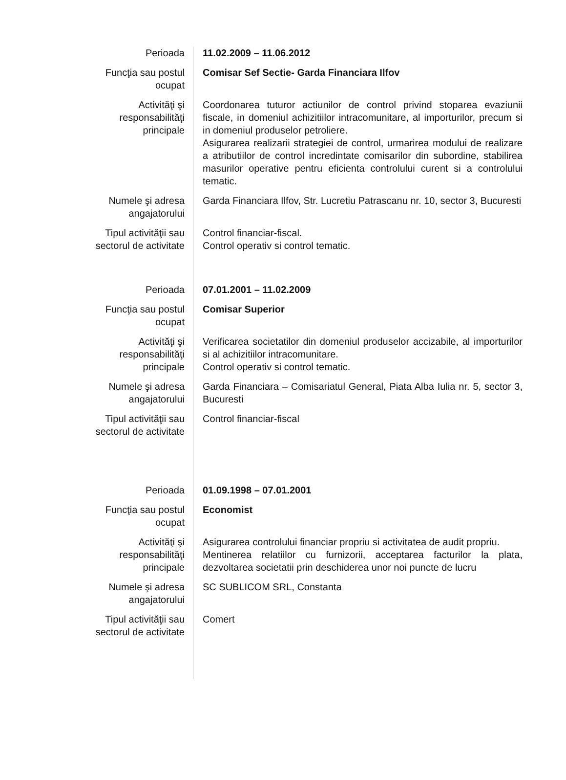| Perioada | 11.02.2009 – 11.06.2012 |
| Funcţia sau postul ocupat | Comisar Sef Sectie- Garda Financiara Ilfov |
| Activităţi şi responsabilităţi principale | Coordonarea tuturor actiunilor de control privind stoparea evaziunii fiscale, in domeniul achizitiilor intracomunitare, al importurilor, precum si in domeniul produselor petroliere. Asigurarea realizarii strategiei de control, urmarirea modului de realizare a atributiilor de control incredintate comisarilor din subordine, stabilirea masurilor operative pentru eficienta controlului curent si a controlului tematic. |
| Numele şi adresa angajatorului | Garda Financiara Ilfov, Str. Lucretiu Patrascanu nr. 10, sector 3, Bucuresti |
| Tipul activităţii sau sectorul de activitate | Control financiar-fiscal. Control operativ si control tematic. |
| Perioada | 07.01.2001 – 11.02.2009 |
| Funcţia sau postul ocupat | Comisar Superior |
| Activităţi şi responsabilităţi principale | Verificarea societatilor din domeniul produselor accizabile, al importurilor si al achizitiilor intracomunitare. Control operativ si control tematic. |
| Numele şi adresa angajatorului | Garda Financiara – Comisariatul General, Piata Alba Iulia nr. 5, sector 3, Bucuresti |
| Tipul activităţii sau sectorul de activitate | Control financiar-fiscal |
| Perioada | 01.09.1998 – 07.01.2001 |
| Funcţia sau postul ocupat | Economist |
| Activităţi şi responsabilităţi principale | Asigurarea controlului financiar propriu si activitatea de audit propriu. Mentinerea relatiilor cu furnizorii, acceptarea facturilor la plata, dezvoltarea societatii prin deschiderea unor noi puncte de lucru |
| Numele şi adresa angajatorului | SC SUBLICOM SRL, Constanta |
| Tipul activităţii sau sectorul de activitate | Comert |